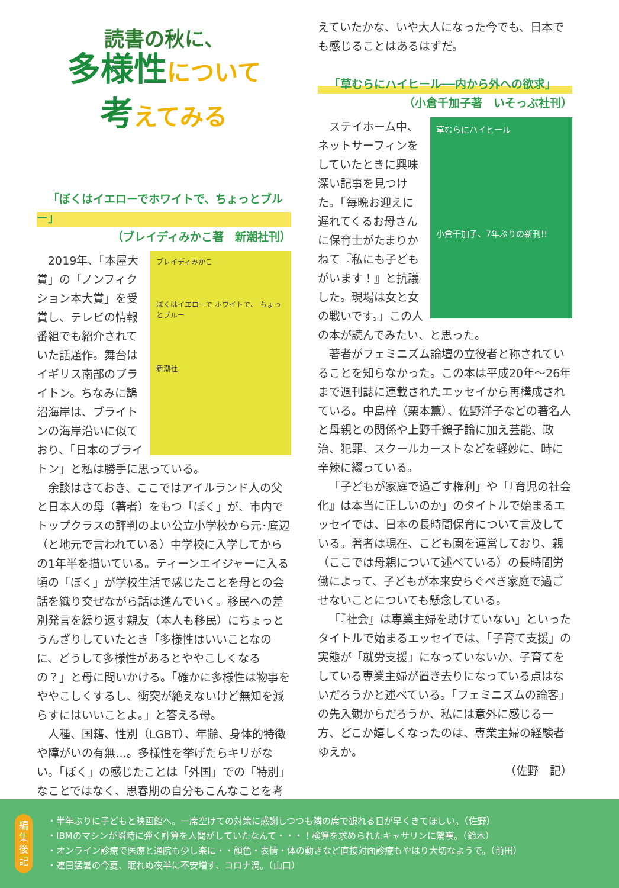読書の秋に、
多様性について
考えてみる
「ぼくはイエローでホワイトで、ちょっとブルー」
（ブレイディみかこ著　新潮社刊）
ブレイディみかこ
ぼくはイエローで ホワイトで、 ちょっとブルー
新潮社
2019年、「本屋大賞」の「ノンフィクション本大賞」を受賞し、テレビの情報番組でも紹介されていた話題作。舞台はイギリス南部のブライトン。ちなみに鵠沼海岸は、ブライトンの海岸沿いに似ており、「日本のブライトン」と私は勝手に思っている。
余談はさておき、ここではアイルランド人の父と日本人の母（著者）をもつ「ぼく」が、市内でトップクラスの評判のよい公立小学校から元･底辺（と地元で言われている）中学校に入学してからの1年半を描いている。ティーンエイジャーに入る頃の「ぼく」が学校生活で感じたことを母との会話を織り交ぜながら話は進んでいく。移民への差別発言を繰り返す親友（本人も移民）にちょっとうんざりしていたとき「多様性はいいことなのに、どうして多様性があるとややこしくなるの？」と母に問いかける。「確かに多様性は物事をややこしくするし、衝突が絶えないけど無知を減らすにはいいことよ。」と答える母。
人種、国籍、性別（LGBT）、年齢、身体的特徴や障がいの有無…。多様性を挙げたらキリがない。「ぼく」の感じたことは「外国」での「特別」なことではなく、思春期の自分もこんなことを考
えていたかな、いや大人になった今でも、日本でも感じることはあるはずだ。
「草むらにハイヒール──内から外への欲求」
（小倉千加子著　いそっぷ社刊）
草むらにハイヒール
小倉千加子、7年ぶりの新刊!!
ステイホーム中、ネットサーフィンをしていたときに興味深い記事を見つけた。「毎晩お迎えに遅れてくるお母さんに保育士がたまりかねて『私にも子どもがいます！』と抗議した。現場は女と女の戦いです。」この人の本が読んでみたい、と思った。
著者がフェミニズム論壇の立役者と称されていることを知らなかった。この本は平成20年～26年まで週刊誌に連載されたエッセイから再構成されている。中島梓（栗本薫）、佐野洋子などの著名人と母親との関係や上野千鶴子論に加え芸能、政治、犯罪、スクールカーストなどを軽妙に、時に辛辣に綴っている。
「子どもが家庭で過ごす権利」や「『育児の社会化』は本当に正しいのか」のタイトルで始まるエッセイでは、日本の長時間保育について言及している。著者は現在、こども園を運営しており、親（ここでは母親について述べている）の長時間労働によって、子どもが本来安らぐべき家庭で過ごせないことについても懸念している。
「『社会』は専業主婦を助けていない」といったタイトルで始まるエッセイでは、「子育て支援」の実態が「就労支援」になっていないか、子育てをしている専業主婦が置き去りになっている点はないだろうかと述べている。「フェミニズムの論客」の先入観からだろうか、私には意外に感じる一方、どこか嬉しくなったのは、専業主婦の経験者ゆえか。
（佐野　記）
編集後記
・半年ぶりに子どもと映画館へ。一席空けての対策に感謝しつつも隣の席で観れる日が早くきてほしい。（佐野）
・IBMのマシンが瞬時に弾く計算を人間がしていたなんて・・・！検算を求められたキャサリンに驚嘆。（鈴木）
・オンライン診療で医療と通院も少し楽に・・顔色・表情・体の動きなど直接対面診療もやはり大切なようで。（前田）
・連日猛暑の今夏、眠れぬ夜半に不安増す、コロナ渦。（山口）